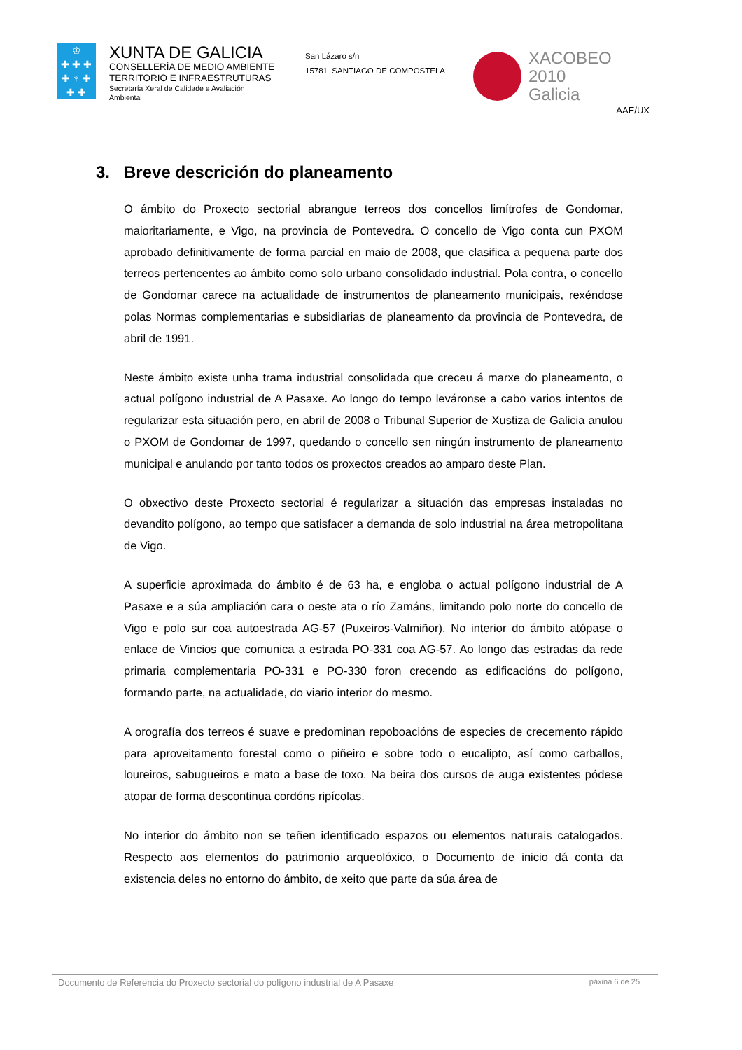♔
✚ ✚ ✚
✚ ♆ ✚
✚ ✚
XUNTA DE GALICIA
CONSELLERÍA DE MEDIO AMBIENTE
TERRITORIO E INFRAESTRUTURAS
Secretaría Xeral de Calidade e Avaliación
Ambiental
San Lázaro s/n
15781 SANTIAGO DE COMPOSTELA
XACOBEO 2010
Galicia
AAE/UX
3. Breve descrición do planeamento
O ámbito do Proxecto sectorial abrangue terreos dos concellos limítrofes de Gondomar, maioritariamente, e Vigo, na provincia de Pontevedra. O concello de Vigo conta cun PXOM aprobado definitivamente de forma parcial en maio de 2008, que clasifica a pequena parte dos terreos pertencentes ao ámbito como solo urbano consolidado industrial. Pola contra, o concello de Gondomar carece na actualidade de instrumentos de planeamento municipais, rexéndose polas Normas complementarias e subsidiarias de planeamento da provincia de Pontevedra, de abril de 1991.
Neste ámbito existe unha trama industrial consolidada que creceu á marxe do planeamento, o actual polígono industrial de A Pasaxe. Ao longo do tempo leváronse a cabo varios intentos de regularizar esta situación pero, en abril de 2008 o Tribunal Superior de Xustiza de Galicia anulou o PXOM de Gondomar de 1997, quedando o concello sen ningún instrumento de planeamento municipal e anulando por tanto todos os proxectos creados ao amparo deste Plan.
O obxectivo deste Proxecto sectorial é regularizar a situación das empresas instaladas no devandito polígono, ao tempo que satisfacer a demanda de solo industrial na área metropolitana de Vigo.
A superficie aproximada do ámbito é de 63 ha, e engloba o actual polígono industrial de A Pasaxe e a súa ampliación cara o oeste ata o río Zamáns, limitando polo norte do concello de Vigo e polo sur coa autoestrada AG-57 (Puxeiros-Valmiñor). No interior do ámbito atópase o enlace de Vincios que comunica a estrada PO-331 coa AG-57. Ao longo das estradas da rede primaria complementaria PO-331 e PO-330 foron crecendo as edificacións do polígono, formando parte, na actualidade, do viario interior do mesmo.
A orografía dos terreos é suave e predominan repoboacións de especies de crecemento rápido para aproveitamento forestal como o piñeiro e sobre todo o eucalipto, así como carballos, loureiros, sabugueiros e mato a base de toxo. Na beira dos cursos de auga existentes pódese atopar de forma descontinua cordóns ripícolas.
No interior do ámbito non se teñen identificado espazos ou elementos naturais catalogados. Respecto aos elementos do patrimonio arqueolóxico, o Documento de inicio dá conta da existencia deles no entorno do ámbito, de xeito que parte da súa área de
Documento de Referencia do Proxecto sectorial do polígono industrial de A Pasaxe páxina 6 de 25